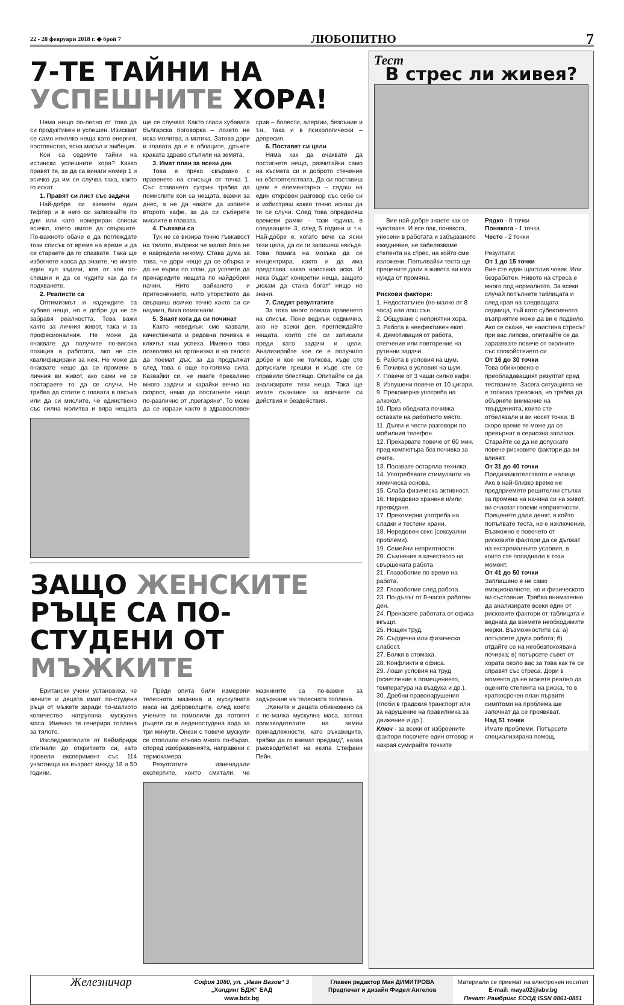22 - 28 февруари 2018 г. ◆ брой 7 ЛЮБОПИТНО 7
7-ТЕ ТАЙНИ НА УСПЕШНИТЕ ХОРА!
Няма нищо по-лесно от това да си продуктивен и успешен. Изискват се само няколко неща като енергия, постоянство, ясна мисъл и амбиция.
Кои са седемте тайни на истински успешните хора? Какво правят те, за да са винаги номер 1 и всичко да им се случва така, както го искат.
1. Правят си лист със задачи
Най-добре си вземете един тефтер и в него си записвайте по дни или като номериран списък всичко, което имате да свършите. По-важното обаче е да поглеждате този списък от време на време и да се стараете да го спазвате. Така ще избегнете хаоса да знаете, че имате един куп задачи, коя от коя по-спешни и да се чудите как да ги подхванете.
2. Реалисти са
Оптимизмът и надеждите са хубаво нещо, но е добре да не се забравя реалността. Това важи както за личния живот, така и за професионалния. Не може да очаквате да получите по-висока позиция в работата, ако не сте квалифицирани за нея. Не може да очаквате нещо да се промени в личния ви живот, ако сами не се постараете то да се случи. Не трябва да стоите с главата в пясъка или да си мислите, че единствено със силна молитва и вяра нещата ще се случват. Както гласи хубавата българска поговорка – лозето не иска молитва, а мотика. Затова дори и главата да е в облаците, дръжте краката здраво стъпили на земята.
3. Имат план за всеки ден
Това е пряко свързано с правенето на списъци от точка 1. Със ставането сутрин трябва да помислите кои са нещата, важни за днес, а не да чакате да изпиете второто кафе, за да си съберете мислите в главата.
4. Гъвкави са
Тук не се визира точно гъвкавост на тялото, въпреки че малко йога не е навредила никому. Става дума за това, че дори нещо да се обърка и да не върви по план, да успеете да пренаредите нещата по найдобрия начин. Нито вайкането и притеснението, нито упорството да свършиш всичко точно както си си наумил, биха помогнали.
5. Знаят кога да си починат
Както неведнъж сме казвали, качествената и редовна почивка е ключът към успеха. Именно това позволява на организма и на тялото да поемат дъх, за да продължат след това с още по-голяма сила. Казвайки си, че имате прекалено много задачи и карайки вечно на скорост, няма да постигнете нищо по-различно от „прегаряне“. То може да се изрази както в здравословен срив – болести, алергии, безсъние и т.н., така и в психологически – депресия.
6. Поставят си цели
Няма как да очаквате да постигнете нещо, разчитайки само на късмета си и доброто стечение на обстоятелствата. Да си поставиш цели е елементарно – сядаш на един откровен разговор със себе си и избистряш какво точно искаш да ти се случи. След това определяш времеви рамки – тази година, в следващите 3, след 5 години и т.н. Най-добре е, когато вече са ясни тези цели, да си ги запишеш някъде. Това помага на мозъка да се концентрира, както и да има представа какво наистина иска. И нека бъдат конкретни неща, защото „искам да стана богат“ нищо не значи.
7. Следят резултатите
За това много помага правенето на списък. Поне веднъж седмично, ако не всеки ден, преглеждайте нещата, които сте си записали преди като задачи и цели. Анализирайте кое се е получило добре и кое не толкова, къде сте допуснали грешки и къде сте се справили блестящо. Опитайте се да анализирате тези неща. Така ще имате съзнание за всичките си действия и бездействия.
ЗАЩО ЖЕНСКИТЕ РЪЦЕ СА ПО-СТУДЕНИ ОТ МЪЖКИТЕ
Британски учени установиха, че жените и децата имат по-студени ръце от мъжете заради по-малкото количество натрупана мускулна маса. Именно тя генерира топлина за тялото.
Изследователите от Кеймбридж стигнали до откритието си, като провели експеримент със 114 участници на възраст между 18 и 50 години.
Преди опита били измерени телесната мазнина и мускулната маса на доброволците, след което учените ги помолили да потопят ръцете си в леденостудена вода за три минути. Онези с повече мускули се стоплили отново много по-бързо, според изображенията, направени с термокамера.
Резултатите изненадали експертите, които смятали, че мазнините са по-важни за задържане на телесната топлина.
„Жените и децата обикновено са с по-малка мускулна маса, затова производителите на зимни принадлежности, като ръкавиците, трябва да го вземат предвид“, казва ръководителят на екипа Стефани Пейн.
Тест
В стрес ли живея?
Вие най-добре знаете как се чувствате. И все пак, понякога, унесени в работата и забързаното ежедневие, не забелязваме степента на стрес, на който сме изложени. Попълвайки теста ще прецените дали в живота ви има нужда от промяна.
Рискови фактори:
1. Недостатъчен (по-малко от 8 часа) или лош сън.
2. Общуване с неприятни хора.
3. Работа в неефективен екип.
4. Демотивация от работа, отегчение или повторение на рутинни задачи.
5. Работа в условия на шум.
6. Почивка в условия на шум.
7. Повече от 3 чаши силно кафе.
8. Изпушени повече от 10 цигари.
9. Прекомерна употреба на алкохол.
10. През обедната почивка оставате на работното място.
11. Дълги и чести разговори по мобилния телефон.
12. Прекарвате повече от 60 мин. пред компютъра без почивка за очите.
13. Ползвате остаряла техника.
14. Употребявате стимуланти на химическа основа.
15. Слаба физическа активност.
16. Нередовно хранене и/или преяждане.
17. Прекомерна употреба на сладки и тестени храни.
18. Нередовен секс (сексуални проблеми).
19. Семейни неприятности.
20. Съмнения в качеството на свършената работа.
21. Главоболие по време на работа.
22. Главоболие след работа.
23. По-дълъг от 8-часов работен ден.
24. Пренасяте работата от офиса вкъщи.
25. Нощен труд.
26. Сърдечна или физическа слабост.
27. Болки в стомаха.
28. Конфликти в офиса.
29. Лоши условия на труд (осветление в помещението, температура на въздуха и др.).
30. Дребни правонарушения (глоби в градския транспорт или за нарушение на правилника за движение и др.).
Ключ - за всеки от изброените фактори посочете един отговор и накрая сумирайте точките
Рядко - 0 точки
Понякога - 1 точка
Често - 2 точки
Резултати:
От 1 до 15 точки
Вие сте един щастлив човек. Или безработен. Нивото на стреса е много под нормалното. За всеки случай попълнете таблицата и след края на следващата седмица, тъй като субективното възприятие може да ви е подвело. Ако се окаже, че наистина стресът при вас липсва, опитвайте се да заразявате повече от околните със спокойствието си.
От 16 до 30 точки
Това обикновено е преобладаващият резултат сред тестваните. Засега ситуацията не е толкова тревожна, но трябва да обърнете внимание на твърденията, които сте отбелязали и ви носят точки. В скоро време те може да се превърнат в сериозна заплаха. Старайте се да не допускате повече рисковите фактори да ви влияят.
От 31 до 40 точки
Предизвикателството е налице. Ако в най-близко време не предприемете решителни стъпки за промяна на начина си на живот, ви очакват големи неприятности. Преценете дали денят, в който попълвате теста, не е изключение. Възможно е повечето от рисковите фактори да се дължат на екстремалните условия, в които сте попаднали в този момент.
От 41 до 50 точки
Заплашено е не само емоционалното, но и физическото ви състояние. Трябва внимателно да анализирате всеки един от рисковите фактори от таблицата и веднага да вземете необходимите мерки. Възможностите са: а) потърсете друга работа; б) отдайте се на необезпокоявана почивка; в) потърсете съвет от хората около вас за това как те се справят със стреса. Дори в момента да не можете реално да оцените степента на риска, то в краткосрочен план първите симптоми на проблема ще започнат да се проявяват.
Над 51 точки
Имате проблеми. Потърсете специализирана помощ.
Железничар
София 1080, ул. „Иван Вазов“ 3
„Холдинг БДЖ“ ЕАД
www.bdz.bg
Главен редактор Мая ДИМИТРОВА
Предпечат и дизайн Фидел Ангелов
Материали се приемат на електронен носител
E-mail: maya02@abv.bg
Печат: Рамбрикс ЕООД ISSN 0861-0851